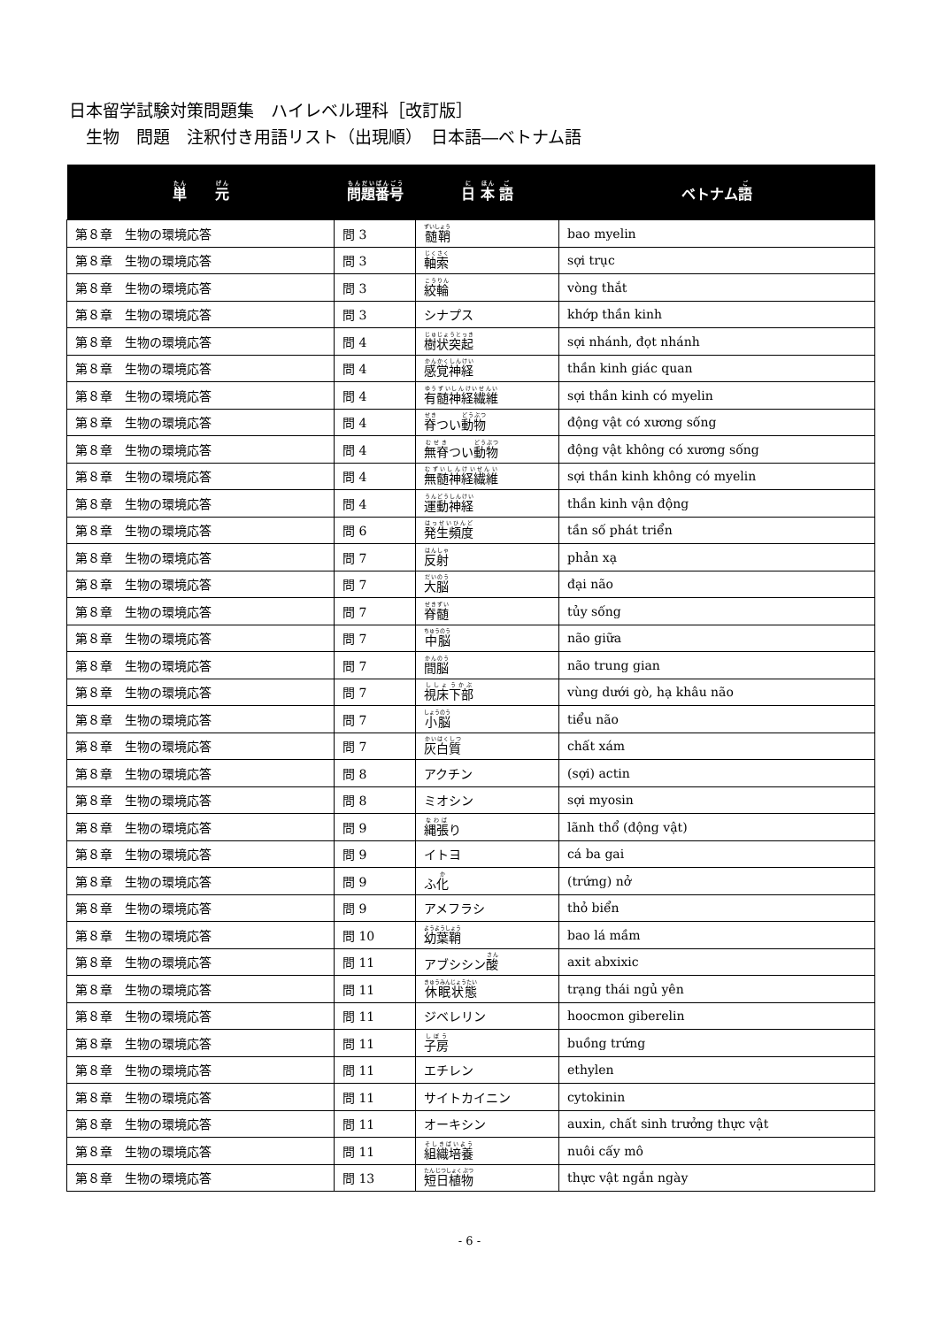日本留学試験対策問題集　ハイレベル理科［改訂版］
　生物　問題　注釈付き用語リスト（出現順）　日本語―ベトナム語
| 単 元 | 問題番号 | 日 本 語 | ベトナム 語 |
| --- | --- | --- | --- |
| 第８章 生物の環境応答 | 問 3 | 髄鞘 | bao myelin |
| 第８章 生物の環境応答 | 問 3 | 軸索 | sợi trục |
| 第８章 生物の環境応答 | 問 3 | 絞輪 | vòng thắt |
| 第８章 生物の環境応答 | 問 3 | シナプス | khớp thần kinh |
| 第８章 生物の環境応答 | 問 4 | 樹状突起 | sợi nhánh, đọt nhánh |
| 第８章 生物の環境応答 | 問 4 | 感覚神経 | thần kinh giác quan |
| 第８章 生物の環境応答 | 問 4 | 有髄神経繊維 | sợi thần kinh có myelin |
| 第８章 生物の環境応答 | 問 4 | 脊 つい 動物 | động vật có xương sống |
| 第８章 生物の環境応答 | 問 4 | 無脊 つい 動物 | động vật không có xương sống |
| 第８章 生物の環境応答 | 問 4 | 無髄神経繊維 | sợi thần kinh không có myelin |
| 第８章 生物の環境応答 | 問 4 | 運動神経 | thần kinh vận động |
| 第８章 生物の環境応答 | 問 6 | 発生頻度 | tần số phát triển |
| 第８章 生物の環境応答 | 問 7 | 反射 | phản xạ |
| 第８章 生物の環境応答 | 問 7 | 大脳 | đại não |
| 第８章 生物の環境応答 | 問 7 | 脊髄 | tủy sống |
| 第８章 生物の環境応答 | 問 7 | 中脳 | não giữa |
| 第８章 生物の環境応答 | 問 7 | 間脳 | não trung gian |
| 第８章 生物の環境応答 | 問 7 | 視床下部 | vùng dưới gò, hạ khâu não |
| 第８章 生物の環境応答 | 問 7 | 小脳 | tiểu não |
| 第８章 生物の環境応答 | 問 7 | 灰白質 | chất xám |
| 第８章 生物の環境応答 | 問 8 | アクチン | (sợi) actin |
| 第８章 生物の環境応答 | 問 8 | ミオシン | sợi myosin |
| 第８章 生物の環境応答 | 問 9 | 縄張 り | lãnh thổ (động vật) |
| 第８章 生物の環境応答 | 問 9 | イトヨ | cá ba gai |
| 第８章 生物の環境応答 | 問 9 | ふ 化 | (trứng) nở |
| 第８章 生物の環境応答 | 問 9 | アメフラシ | thỏ biển |
| 第８章 生物の環境応答 | 問 10 | 幼葉鞘 | bao lá mầm |
| 第８章 生物の環境応答 | 問 11 | アブシシン 酸 | axit abxixic |
| 第８章 生物の環境応答 | 問 11 | 休眠状態 | trạng thái ngủ yên |
| 第８章 生物の環境応答 | 問 11 | ジベレリン | hoocmon giberelin |
| 第８章 生物の環境応答 | 問 11 | 子房 | buồng trứng |
| 第８章 生物の環境応答 | 問 11 | エチレン | ethylen |
| 第８章 生物の環境応答 | 問 11 | サイトカイニン | cytokinin |
| 第８章 生物の環境応答 | 問 11 | オーキシン | auxin, chất sinh trưởng thực vật |
| 第８章 生物の環境応答 | 問 11 | 組織培養 | nuôi cấy mô |
| 第８章 生物の環境応答 | 問 13 | 短日植物 | thực vật ngắn ngày |
- 6 -